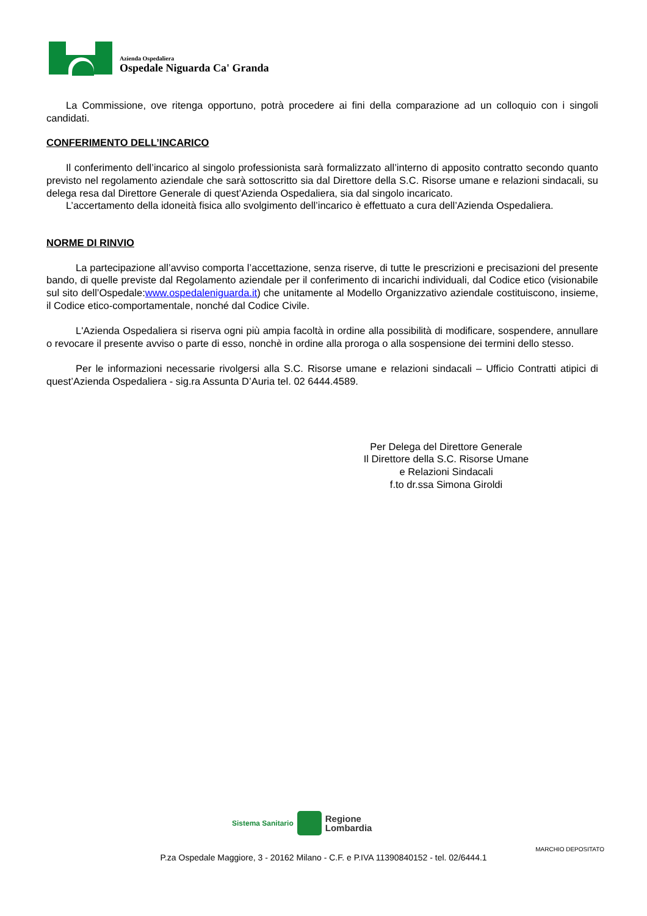Azienda Ospedaliera
Ospedale Niguarda Ca' Granda
La Commissione, ove ritenga opportuno, potrà procedere ai fini della comparazione ad un colloquio con i singoli candidati.
CONFERIMENTO DELL’INCARICO
Il conferimento dell’incarico al singolo professionista sarà formalizzato all’interno di apposito contratto secondo quanto previsto nel regolamento aziendale che sarà sottoscritto sia dal Direttore della S.C. Risorse umane e relazioni sindacali, su delega resa dal Direttore Generale di quest’Azienda Ospedaliera, sia dal singolo incaricato.
L’accertamento della idoneità fisica allo svolgimento dell’incarico è effettuato a cura dell’Azienda Ospedaliera.
NORME DI RINVIO
La partecipazione all’avviso comporta l’accettazione, senza riserve, di tutte le prescrizioni e precisazioni del presente bando, di quelle previste dal Regolamento aziendale per il conferimento di incarichi individuali, dal Codice etico (visionabile sul sito dell’Ospedale:www.ospedaleniguarda.it) che unitamente al Modello Organizzativo aziendale costituiscono, insieme, il Codice etico-comportamentale, nonché dal Codice Civile.
L'Azienda Ospedaliera si riserva ogni più ampia facoltà in ordine alla possibilità di modificare, sospendere, annullare o revocare il presente avviso o parte di esso, nonchè in ordine alla proroga o alla sospensione dei termini dello stesso.
Per le informazioni necessarie rivolgersi alla S.C. Risorse umane e relazioni sindacali – Ufficio Contratti atipici di quest’Azienda Ospedaliera - sig.ra Assunta D’Auria tel. 02 6444.4589.
Per Delega del Direttore Generale
Il Direttore della S.C. Risorse Umane
e Relazioni Sindacali
f.to dr.ssa Simona Giroldi
Sistema Sanitario
Regione
Lombardia
MARCHIO DEPOSITATO
P.za Ospedale Maggiore, 3 - 20162 Milano - C.F. e P.IVA 11390840152 - tel. 02/6444.1